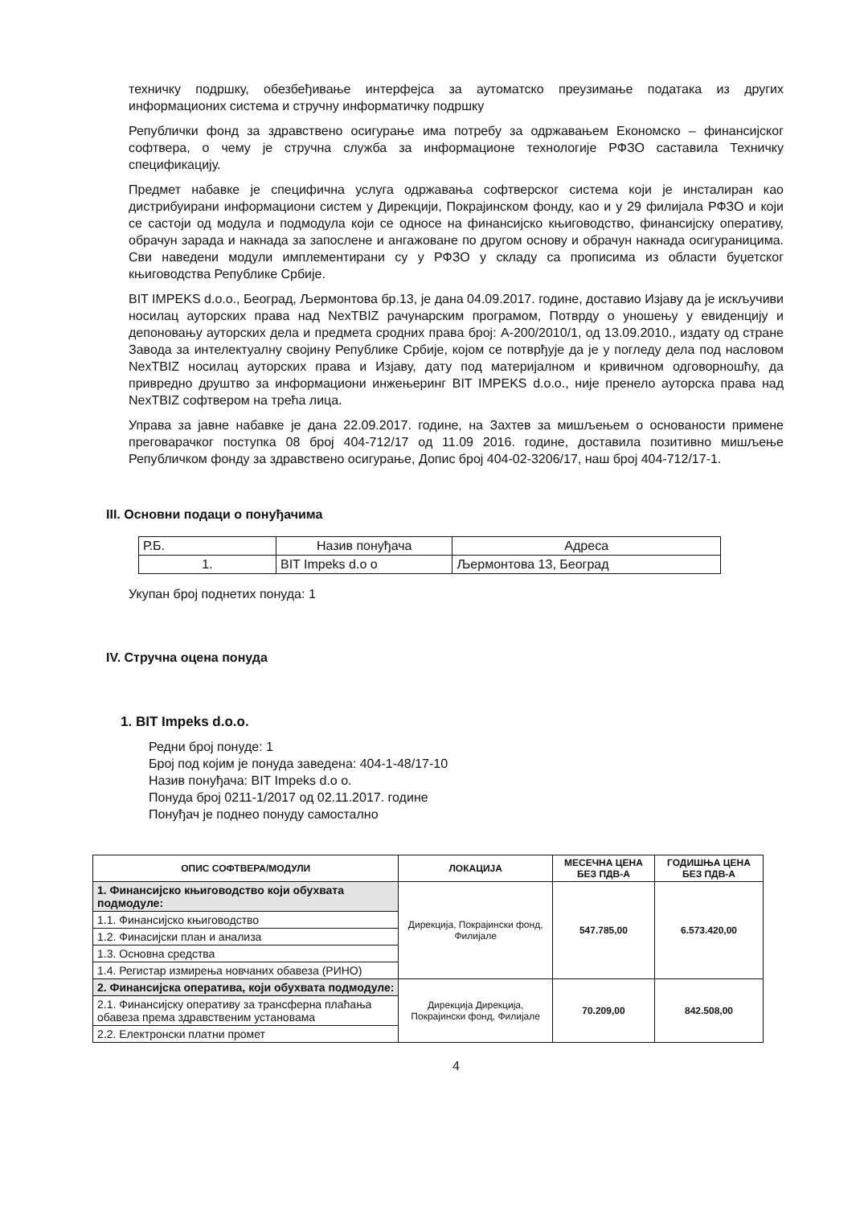техничку подршку, обезбеђивање интерфејса за аутоматско преузимање података из других информационих система и стручну информатичку подршку
Републички фонд за здравствено осигурање има потребу за одржавањем Економско – финансијског софтвера, о чему је стручна служба за информационе технологије РФЗО саставила Техничку спецификацију.
Предмет набавке је специфична услуга одржавања софтверског система који је инсталиран као дистрибуирани информациони систем у Дирекцији, Покрајинском фонду, као и у 29 филијала РФЗО и који се састоји од модула и подмодула који се односе на финансијско књиговодство, финансијску оперативу, обрачун зарада и накнада за запослене и ангажоване по другом основу и обрачун накнада осигураницима. Сви наведени модули имплементирани су у РФЗО у складу са прописима из области буџетског књиговодства Републике Србије.
BIT IMPEKS d.o.o., Београд, Љермонтова бр.13, је дана 04.09.2017. године, доставио Изјаву да је искључиви носилац ауторских права над NexTBIZ рачунарским програмом, Потврду о уношењу у евиденцију и депоновању ауторских дела и предмета сродних права број: А-200/2010/1, од 13.09.2010., издату од стране Завода за интелектуалну својину Републике Србије, којом се потврђује да је у погледу дела под насловом NexTBIZ носилац ауторских права и Изјаву, дату под материјалном и кривичном одговорношћу, да привредно друштво за информациони инжењеринг BIT IMPEKS d.o.o., није пренело ауторска права над NexTBIZ софтвером на трећа лица.
Управа за јавне набавке је дана 22.09.2017. године, на Захтев за мишљењем о основаности примене преговарачког поступка 08 број 404-712/17 од 11.09 2016. године, доставила позитивно мишљење Републичком фонду за здравствено осигурање, Допис број 404-02-3206/17, наш број 404-712/17-1.
III. Основни подаци о понуђачима
| Р.Б. | Назив понуђача | Адреса |
| 1. | BIT Impeks d.o o | Љермонтова 13, Београд |
Укупан број поднетих понуда: 1
IV. Стручна оцена понуда
1. BIT Impeks d.o.o.
Редни број понуде: 1
Број под којим је понуда заведена: 404-1-48/17-10
Назив понуђача: BIT Impeks d.o o.
Понуда број 0211-1/2017 од 02.11.2017. године
Понуђач је поднео понуду самостално
| ОПИС СОФТВЕРА/МОДУЛИ | ЛОКАЦИЈА | МЕСЕЧНА ЦЕНА БЕЗ ПДВ-А | ГОДИШЊА ЦЕНА БЕЗ ПДВ-А |
| --- | --- | --- | --- |
| 1. Финансијско књиговодство који обухвата подмодуле: | Дирекција, Покрајински фонд, Филијале | 547.785,00 | 6.573.420,00 |
| 1.1. Финансијско књиговодство | | | |
| 1.2. Финасијски план и анализа | | | |
| 1.3. Основна средства | | | |
| 1.4. Регистар измирења новчаних обавеза (РИНО) | | | |
| 2. Финансијска оператива, који обухвата подмодуле: | Дирекција Дирекција, Покрајински фонд, Филијале | 70.209,00 | 842.508,00 |
| 2.1. Финансијску оперативу за трансферна плаћања обавеза према здравственим установама | | | |
| 2.2. Електронски платни промет | | | |
4